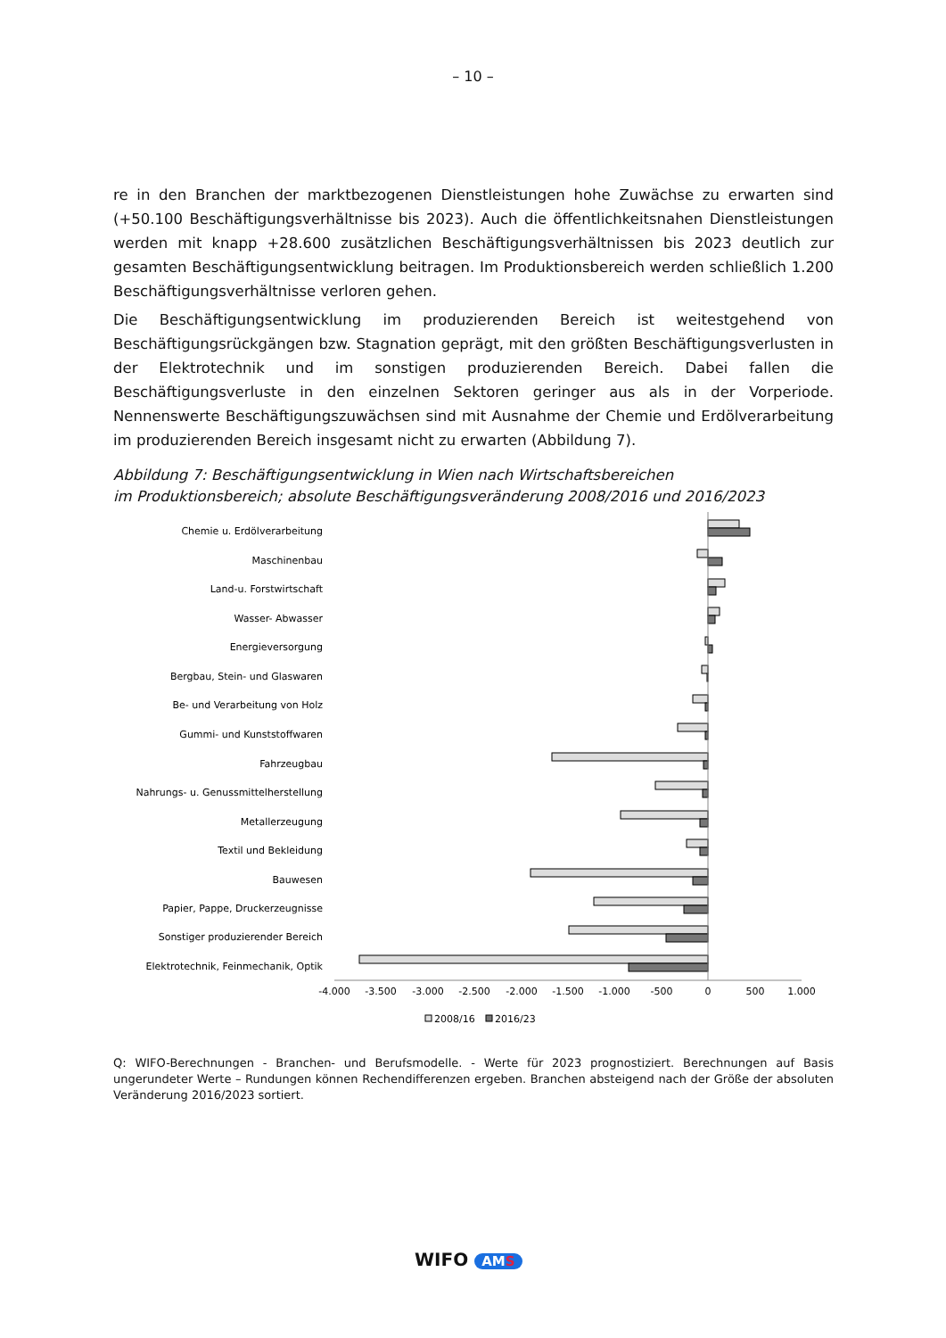– 10 –
re in den Branchen der marktbezogenen Dienstleistungen hohe Zuwächse zu erwarten sind (+50.100 Beschäftigungsverhältnisse bis 2023). Auch die öffentlichkeitsnahen Dienstleistungen werden mit knapp +28.600 zusätzlichen Beschäftigungsverhältnissen bis 2023 deutlich zur gesamten Beschäftigungsentwicklung beitragen. Im Produktionsbereich werden schließlich 1.200 Beschäftigungsverhältnisse verloren gehen.
Die Beschäftigungsentwicklung im produzierenden Bereich ist weitestgehend von Beschäftigungsrückgängen bzw. Stagnation geprägt, mit den größten Beschäftigungsverlusten in der Elektrotechnik und im sonstigen produzierenden Bereich. Dabei fallen die Beschäftigungsverluste in den einzelnen Sektoren geringer aus als in der Vorperiode. Nennenswerte Beschäftigungszuwächsen sind mit Ausnahme der Chemie und Erdölverarbeitung im produzierenden Bereich insgesamt nicht zu erwarten (Abbildung 7).
Abbildung 7: Beschäftigungsentwicklung in Wien nach Wirtschaftsbereichen
im Produktionsbereich; absolute Beschäftigungsveränderung 2008/2016 und 2016/2023
Chemie u. Erdölverarbeitung
Maschinenbau
Land-u. Forstwirtschaft
Wasser- Abwasser
Energieversorgung
Bergbau, Stein- und Glaswaren
Be- und Verarbeitung von Holz
Gummi- und Kunststoffwaren
Fahrzeugbau
Nahrungs- u. Genussmittelherstellung
Metallerzeugung
Textil und Bekleidung
Bauwesen
Papier, Pappe, Druckerzeugnisse
Sonstiger produzierender Bereich
Elektrotechnik, Feinmechanik, Optik
-4.000
-3.500
-3.000
-2.500
-2.000
-1.500
-1.000
-500
0
500
1.000
2008/16
2016/23
Q: WIFO-Berechnungen - Branchen- und Berufsmodelle. - Werte für 2023 prognostiziert. Berechnungen auf Basis ungerundeter Werte – Rundungen können Rechendifferenzen ergeben. Branchen absteigend nach der Größe der absoluten Veränderung 2016/2023 sortiert.
WIFO AMS